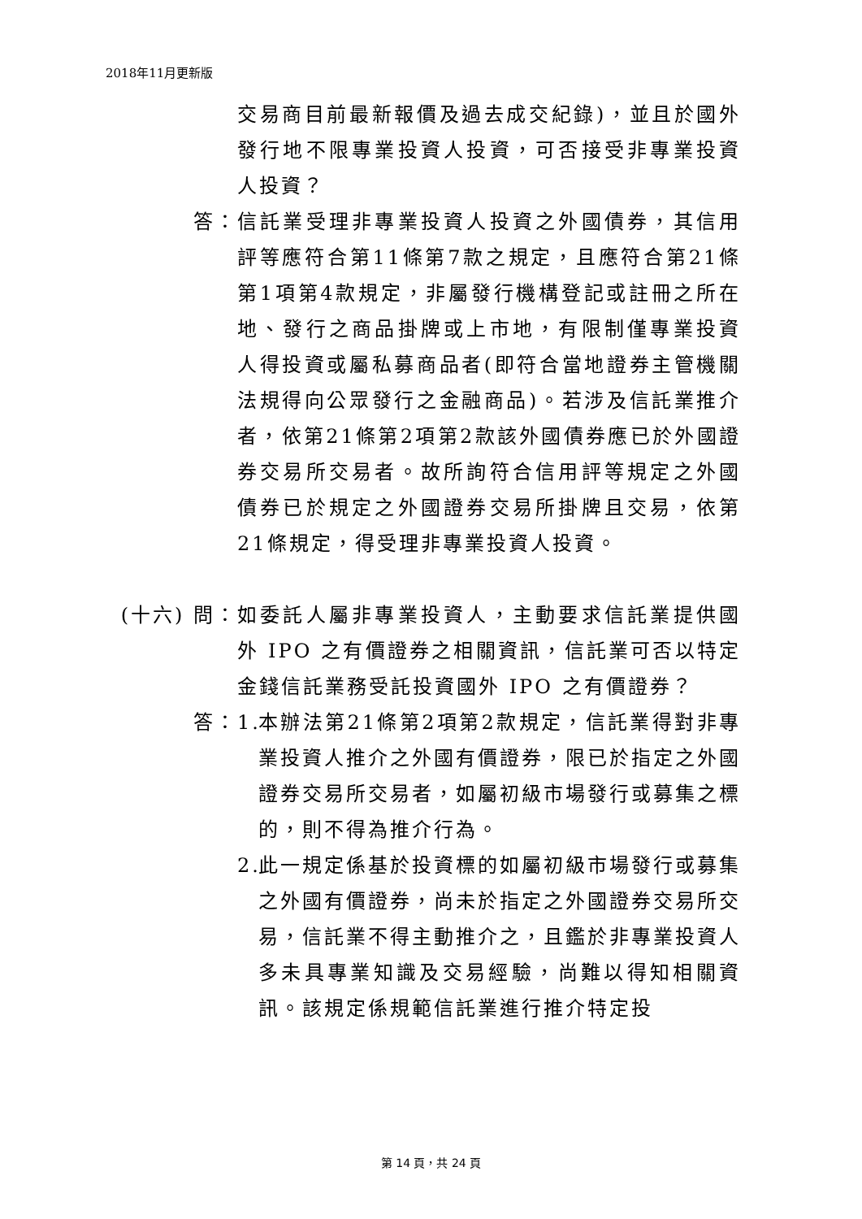2018年11月更新版
交易商目前最新報價及過去成交紀錄)，並且於國外發行地不限專業投資人投資，可否接受非專業投資人投資？
答： 信託業受理非專業投資人投資之外國債券，其信用評等應符合第11條第7款之規定，且應符合第21條第1項第4款規定，非屬發行機構登記或註冊之所在地、發行之商品掛牌或上市地，有限制僅專業投資人得投資或屬私募商品者(即符合當地證券主管機關法規得向公眾發行之金融商品)。若涉及信託業推介者，依第21條第2項第2款該外國債券應已於外國證券交易所交易者。故所詢符合信用評等規定之外國債券已於規定之外國證券交易所掛牌且交易，依第21條規定，得受理非專業投資人投資。
(十六) 問： 如委託人屬非專業投資人，主動要求信託業提供國外 IPO 之有價證券之相關資訊，信託業可否以特定金錢信託業務受託投資國外 IPO 之有價證券？
答： 1. 本辦法第21條第2項第2款規定，信託業得對非專業投資人推介之外國有價證券，限已於指定之外國證券交易所交易者，如屬初級市場發行或募集之標的，則不得為推介行為。
2. 此一規定係基於投資標的如屬初級市場發行或募集之外國有價證券，尚未於指定之外國證券交易所交易，信託業不得主動推介之，且鑑於非專業投資人多未具專業知識及交易經驗，尚難以得知相關資訊。該規定係規範信託業進行推介特定投
第 14 頁，共 24 頁